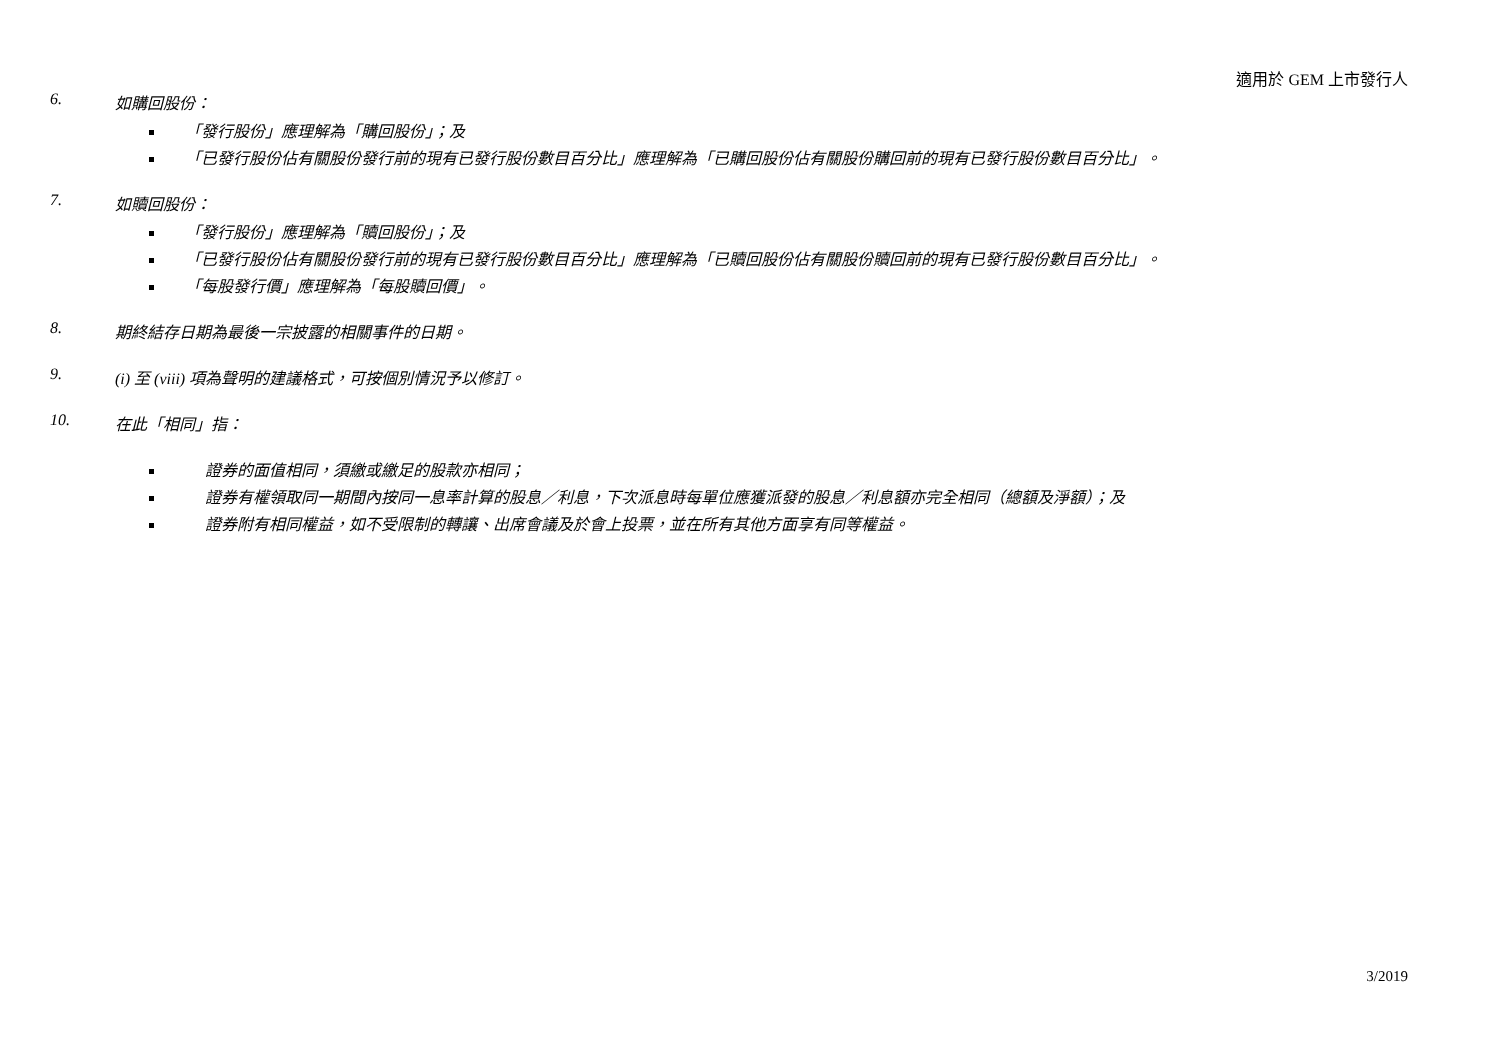適用於 GEM 上市發行人
6. 如購回股份：
「發行股份」應理解為「購回股份」；及
「已發行股份佔有關股份發行前的現有已發行股份數目百分比」應理解為「已購回股份佔有關股份購回前的現有已發行股份數目百分比」。
7. 如贖回股份：
「發行股份」應理解為「贖回股份」；及
「已發行股份佔有關股份發行前的現有已發行股份數目百分比」應理解為「已贖回股份佔有關股份贖回前的現有已發行股份數目百分比」。
「每股發行價」應理解為「每股贖回價」。
8. 期終結存日期為最後一宗披露的相關事件的日期。
9. (i) 至 (viii) 項為聲明的建議格式，可按個別情況予以修訂。
10. 在此「相同」指：
證券的面值相同，須繳或繳足的股款亦相同；
證券有權領取同一期間內按同一息率計算的股息／利息，下次派息時每單位應獲派發的股息／利息額亦完全相同（總額及淨額）；及
證券附有相同權益，如不受限制的轉讓、出席會議及於會上投票，並在所有其他方面享有同等權益。
3/2019